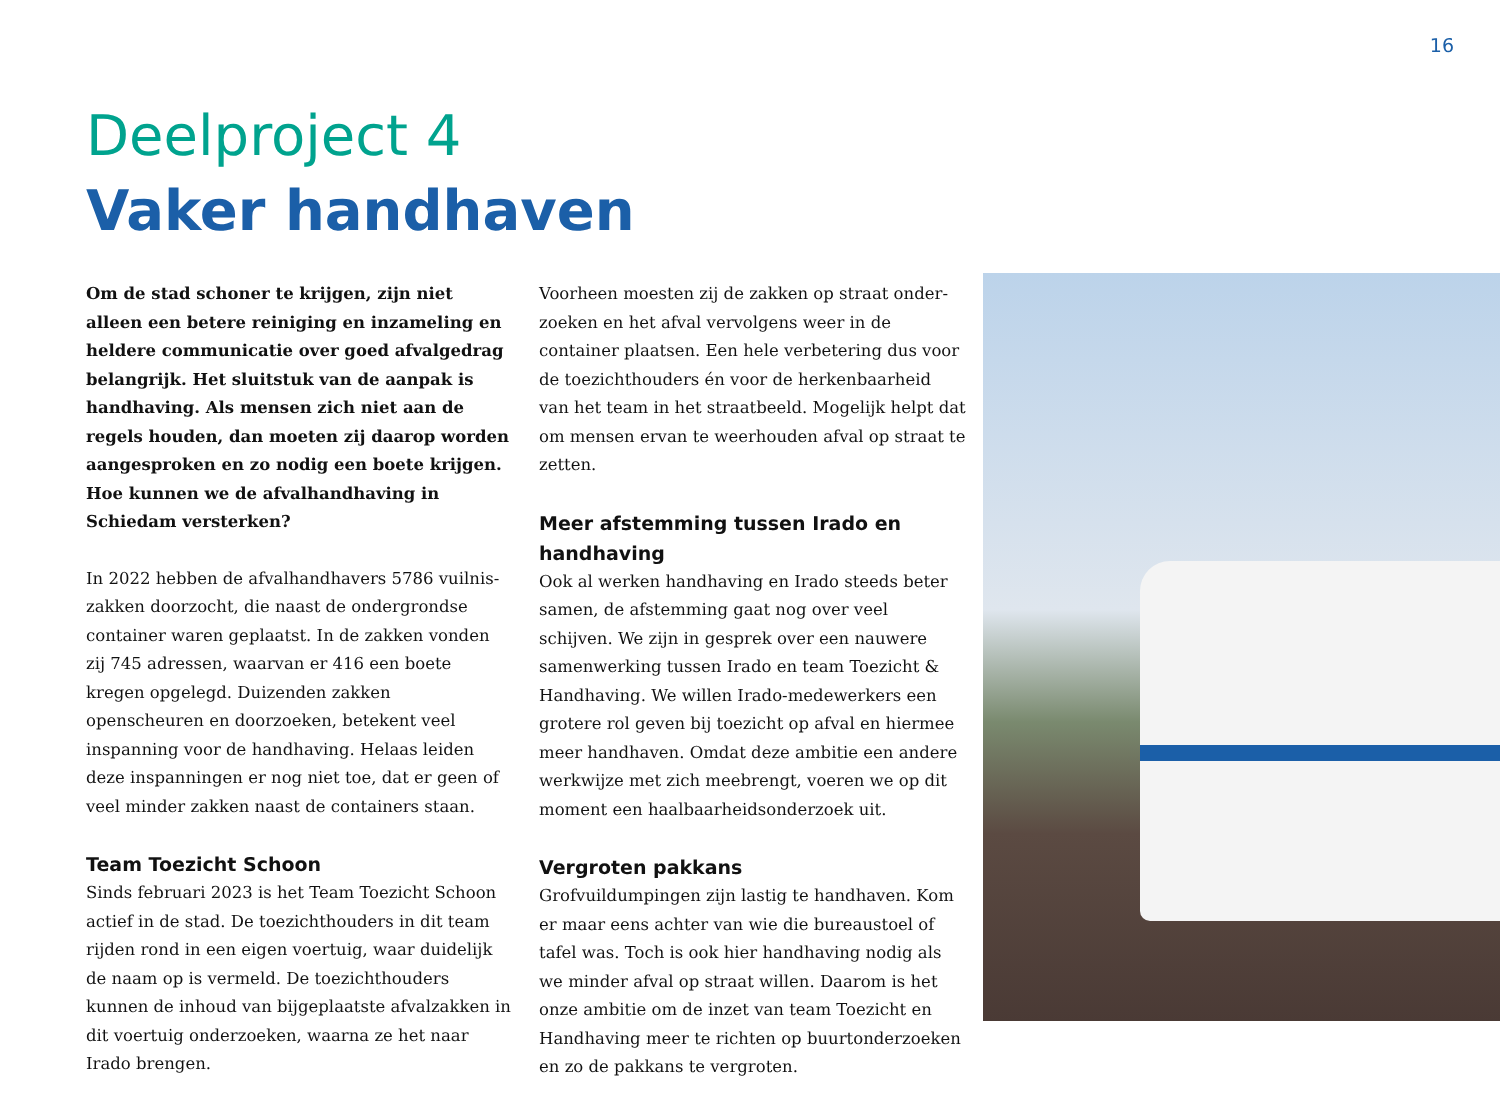16
Deelproject 4
Vaker handhaven
Om de stad schoner te krijgen, zijn niet alleen een betere reiniging en inzameling en heldere communicatie over goed afvalgedrag belangrijk. Het sluitstuk van de aanpak is handhaving. Als mensen zich niet aan de regels houden, dan moeten zij daarop worden aangesproken en zo nodig een boete krijgen. Hoe kunnen we de afvalhandhaving in Schiedam versterken?
In 2022 hebben de afvalhandhavers 5786 vuilnis­zakken doorzocht, die naast de ondergrondse container waren geplaatst. In de zakken vonden zij 745 adressen, waarvan er 416 een boete kregen opgelegd. Duizenden zakken openscheuren en doorzoeken, betekent veel inspanning voor de handhaving. Helaas leiden deze inspanningen er nog niet toe, dat er geen of veel minder zakken naast de containers staan.
Team Toezicht Schoon
Sinds februari 2023 is het Team Toezicht Schoon actief in de stad. De toezichthouders in dit team rij­den rond in een eigen voertuig, waar duidelijk de naam op is vermeld. De toezichthouders kunnen de inhoud van bijgeplaatste afvalzakken in dit voertuig onderzoeken, waarna ze het naar Irado brengen.
Voorheen moesten zij de zakken op straat onder­zoeken en het afval vervolgens weer in de container plaatsen. Een hele verbetering dus voor de toezicht­houders én voor de herkenbaarheid van het team in het straatbeeld. Mogelijk helpt dat om mensen ervan te weerhouden afval op straat te zetten.
Meer afstemming tussen Irado en handhaving
Ook al werken handhaving en Irado steeds beter samen, de afstemming gaat nog over veel schijven. We zijn in gesprek over een nauwere samenwerking tussen Irado en team Toezicht & Handhaving. We willen Irado-medewerkers een grotere rol geven bij toezicht op afval en hiermee meer handhaven. Omdat deze ambitie een andere werkwijze met zich meebrengt, voeren we op dit moment een haalbaar­heidsonderzoek uit.
Vergroten pakkans
Grofvuildumpingen zijn lastig te handhaven. Kom er maar eens achter van wie die bureaustoel of tafel was. Toch is ook hier handhaving nodig als we minder afval op straat willen. Daarom is het onze ambitie om de inzet van team Toezicht en Handhaving meer te richten op buurtonderzoeken en zo de pakkans te vergroten.